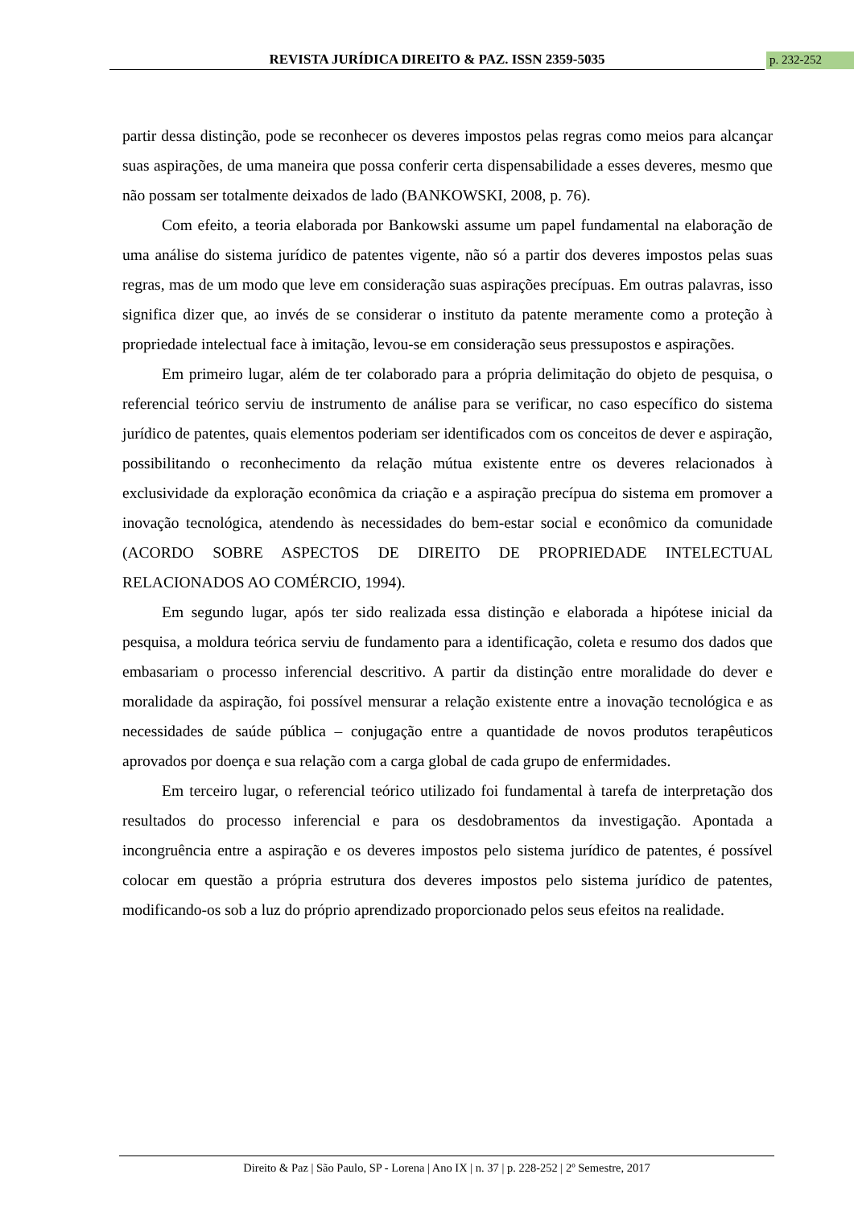REVISTA JURÍDICA DIREITO & PAZ. ISSN 2359-5035 p. 232-252
partir dessa distinção, pode se reconhecer os deveres impostos pelas regras como meios para alcançar suas aspirações, de uma maneira que possa conferir certa dispensabilidade a esses deveres, mesmo que não possam ser totalmente deixados de lado (BANKOWSKI, 2008, p. 76).
Com efeito, a teoria elaborada por Bankowski assume um papel fundamental na elaboração de uma análise do sistema jurídico de patentes vigente, não só a partir dos deveres impostos pelas suas regras, mas de um modo que leve em consideração suas aspirações precípuas. Em outras palavras, isso significa dizer que, ao invés de se considerar o instituto da patente meramente como a proteção à propriedade intelectual face à imitação, levou-se em consideração seus pressupostos e aspirações.
Em primeiro lugar, além de ter colaborado para a própria delimitação do objeto de pesquisa, o referencial teórico serviu de instrumento de análise para se verificar, no caso específico do sistema jurídico de patentes, quais elementos poderiam ser identificados com os conceitos de dever e aspiração, possibilitando o reconhecimento da relação mútua existente entre os deveres relacionados à exclusividade da exploração econômica da criação e a aspiração precípua do sistema em promover a inovação tecnológica, atendendo às necessidades do bem-estar social e econômico da comunidade (ACORDO SOBRE ASPECTOS DE DIREITO DE PROPRIEDADE INTELECTUAL RELACIONADOS AO COMÉRCIO, 1994).
Em segundo lugar, após ter sido realizada essa distinção e elaborada a hipótese inicial da pesquisa, a moldura teórica serviu de fundamento para a identificação, coleta e resumo dos dados que embasariam o processo inferencial descritivo. A partir da distinção entre moralidade do dever e moralidade da aspiração, foi possível mensurar a relação existente entre a inovação tecnológica e as necessidades de saúde pública – conjugação entre a quantidade de novos produtos terapêuticos aprovados por doença e sua relação com a carga global de cada grupo de enfermidades.
Em terceiro lugar, o referencial teórico utilizado foi fundamental à tarefa de interpretação dos resultados do processo inferencial e para os desdobramentos da investigação. Apontada a incongruência entre a aspiração e os deveres impostos pelo sistema jurídico de patentes, é possível colocar em questão a própria estrutura dos deveres impostos pelo sistema jurídico de patentes, modificando-os sob a luz do próprio aprendizado proporcionado pelos seus efeitos na realidade.
Direito & Paz | São Paulo, SP - Lorena | Ano IX | n. 37 | p. 228-252 | 2º Semestre, 2017